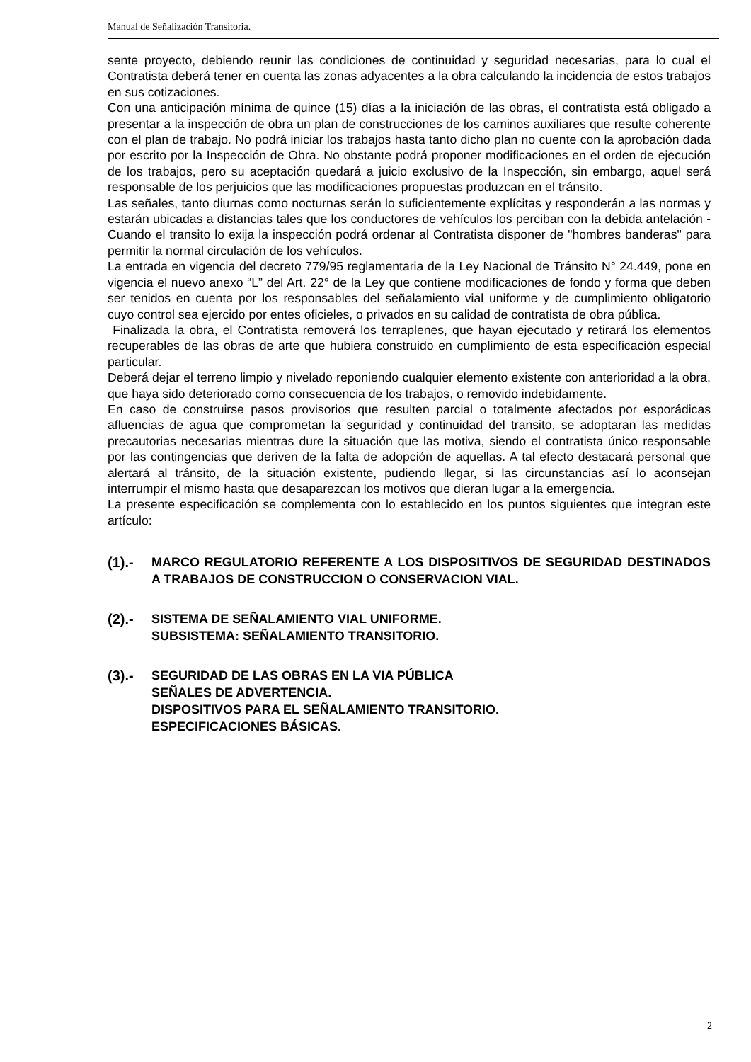Manual de Señalización Transitoria.
sente proyecto, debiendo reunir las condiciones de continuidad y seguridad necesarias, para lo cual el Contratista deberá tener en cuenta las zonas adyacentes a la obra calculando la incidencia de estos trabajos en sus cotizaciones.
Con una anticipación mínima de quince (15) días a la iniciación de las obras, el contratista está obligado a presentar a la inspección de obra un plan de construcciones de los caminos auxiliares que resulte coherente con el plan de trabajo. No podrá iniciar los trabajos hasta tanto dicho plan no cuente con la aprobación dada por escrito por la Inspección de Obra. No obstante podrá proponer modificaciones en el orden de ejecución de los trabajos, pero su aceptación quedará a juicio exclusivo de la Inspección, sin embargo, aquel será responsable de los perjuicios que las modificaciones propuestas produzcan en el tránsito.
Las señales, tanto diurnas como nocturnas serán lo suficientemente explícitas y responderán a las normas y estarán ubicadas a distancias tales que los conductores de vehículos los perciban con la debida antelación - Cuando el transito lo exija la inspección podrá ordenar al Contratista disponer de "hombres banderas" para permitir la normal circulación de los vehículos.
La entrada en vigencia del decreto 779/95 reglamentaria de la Ley Nacional de Tránsito N° 24.449, pone en vigencia el nuevo anexo “L” del Art. 22° de la Ley que contiene modificaciones de fondo y forma que deben ser tenidos en cuenta por los responsables del señalamiento vial uniforme y de cumplimiento obligatorio cuyo control sea ejercido por entes oficieles, o privados en su calidad de contratista de obra pública.
Finalizada la obra, el Contratista removerá los terraplenes, que hayan ejecutado y retirará los elementos recuperables de las obras de arte que hubiera construido en cumplimiento de esta especificación especial particular.
Deberá dejar el terreno limpio y nivelado reponiendo cualquier elemento existente con anterioridad a la obra, que haya sido deteriorado como consecuencia de los trabajos, o removido indebidamente.
En caso de construirse pasos provisorios que resulten parcial o totalmente afectados por esporádicas afluencias de agua que comprometan la seguridad y continuidad del transito, se adoptaran las medidas precautorias necesarias mientras dure la situación que las motiva, siendo el contratista único responsable por las contingencias que deriven de la falta de adopción de aquellas. A tal efecto destacará personal que alertará al tránsito, de la situación existente, pudiendo llegar, si las circunstancias así lo aconsejan interrumpir el mismo hasta que desaparezcan los motivos que dieran lugar a la emergencia.
La presente especificación se complementa con lo establecido en los puntos siguientes que integran este artículo:
(1).- MARCO REGULATORIO REFERENTE A LOS DISPOSITIVOS DE SEGURIDAD DESTINADOS A TRABAJOS DE CONSTRUCCION O CONSERVACION VIAL.
(2).- SISTEMA DE SEÑALAMIENTO VIAL UNIFORME.
SUBSISTEMA: SEÑALAMIENTO TRANSITORIO.
(3).- SEGURIDAD DE LAS OBRAS EN LA VIA PÚBLICA
SEÑALES DE ADVERTENCIA.
DISPOSITIVOS PARA EL SEÑALAMIENTO TRANSITORIO.
ESPECIFICACIONES BÁSICAS.
2